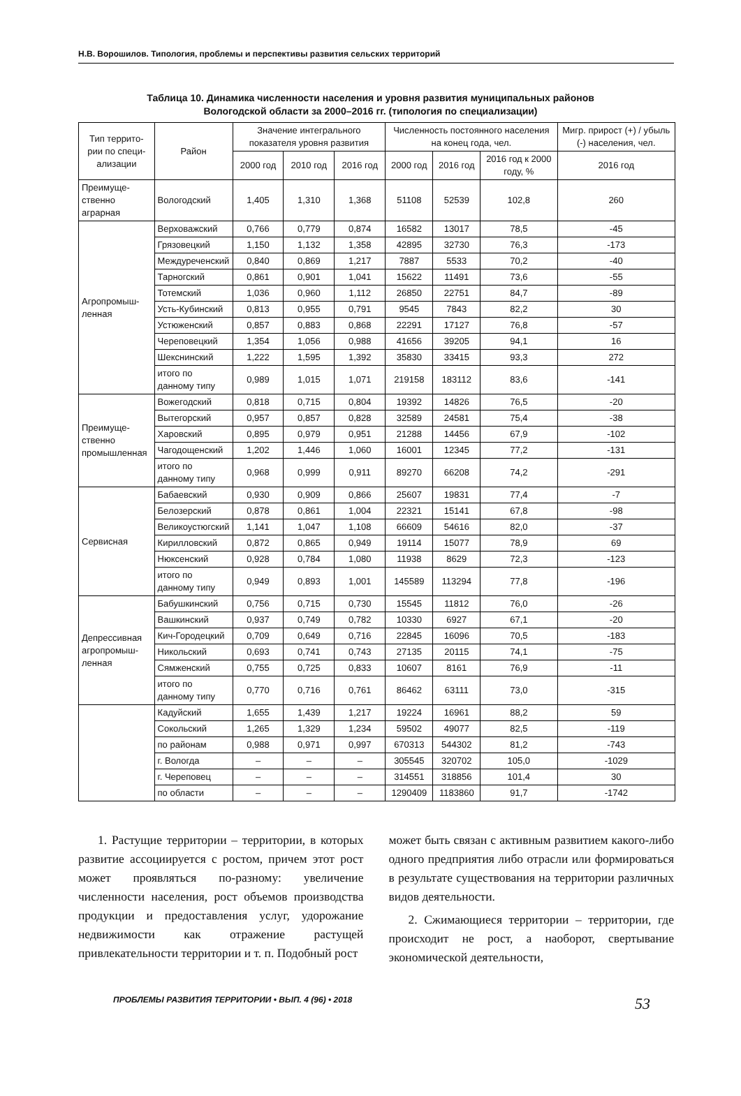Н.В. Ворошилов. Типология, проблемы и перспективы развития сельских территорий
Таблица 10. Динамика численности населения и уровня развития муниципальных районов
Вологодской области за 2000–2016 гг. (типология по специализации)
| Тип террито- рии по специ- ализации | Район | Значение интегрального показателя уровня развития | | | Численность постоянного населения на конец года, чел. | | | Мигр. прирост (+) / убыль (-) населения, чел. |
| --- | --- | --- | --- | --- | --- | --- | --- | --- |
| | | 2000 год | 2010 год | 2016 год | 2000 год | 2016 год | 2016 год к 2000 году, % | 2016 год |
| Преимуще- ственно аграрная | Вологодский | 1,405 | 1,310 | 1,368 | 51108 | 52539 | 102,8 | 260 |
| Агропромыш- ленная | Верховажский | 0,766 | 0,779 | 0,874 | 16582 | 13017 | 78,5 | -45 |
| | Грязовецкий | 1,150 | 1,132 | 1,358 | 42895 | 32730 | 76,3 | -173 |
| | Междуреченский | 0,840 | 0,869 | 1,217 | 7887 | 5533 | 70,2 | -40 |
| | Тарногский | 0,861 | 0,901 | 1,041 | 15622 | 11491 | 73,6 | -55 |
| | Тотемский | 1,036 | 0,960 | 1,112 | 26850 | 22751 | 84,7 | -89 |
| | Усть-Кубинский | 0,813 | 0,955 | 0,791 | 9545 | 7843 | 82,2 | 30 |
| | Устюженский | 0,857 | 0,883 | 0,868 | 22291 | 17127 | 76,8 | -57 |
| | Череповецкий | 1,354 | 1,056 | 0,988 | 41656 | 39205 | 94,1 | 16 |
| | Шекснинский | 1,222 | 1,595 | 1,392 | 35830 | 33415 | 93,3 | 272 |
| | итого по данному типу | 0,989 | 1,015 | 1,071 | 219158 | 183112 | 83,6 | -141 |
| Преимуще- ственно промышленная | Вожегодский | 0,818 | 0,715 | 0,804 | 19392 | 14826 | 76,5 | -20 |
| | Вытегорский | 0,957 | 0,857 | 0,828 | 32589 | 24581 | 75,4 | -38 |
| | Харовский | 0,895 | 0,979 | 0,951 | 21288 | 14456 | 67,9 | -102 |
| | Чагодощенский | 1,202 | 1,446 | 1,060 | 16001 | 12345 | 77,2 | -131 |
| | итого по данному типу | 0,968 | 0,999 | 0,911 | 89270 | 66208 | 74,2 | -291 |
| Сервисная | Бабаевский | 0,930 | 0,909 | 0,866 | 25607 | 19831 | 77,4 | -7 |
| | Белозерский | 0,878 | 0,861 | 1,004 | 22321 | 15141 | 67,8 | -98 |
| | Великоустюгский | 1,141 | 1,047 | 1,108 | 66609 | 54616 | 82,0 | -37 |
| | Кирилловский | 0,872 | 0,865 | 0,949 | 19114 | 15077 | 78,9 | 69 |
| | Нюксенский | 0,928 | 0,784 | 1,080 | 11938 | 8629 | 72,3 | -123 |
| | итого по данному типу | 0,949 | 0,893 | 1,001 | 145589 | 113294 | 77,8 | -196 |
| Депрессивная агропромыш- ленная | Бабушкинский | 0,756 | 0,715 | 0,730 | 15545 | 11812 | 76,0 | -26 |
| | Вашкинский | 0,937 | 0,749 | 0,782 | 10330 | 6927 | 67,1 | -20 |
| | Кич-Городецкий | 0,709 | 0,649 | 0,716 | 22845 | 16096 | 70,5 | -183 |
| | Никольский | 0,693 | 0,741 | 0,743 | 27135 | 20115 | 74,1 | -75 |
| | Сямженский | 0,755 | 0,725 | 0,833 | 10607 | 8161 | 76,9 | -11 |
| | итого по данному типу | 0,770 | 0,716 | 0,761 | 86462 | 63111 | 73,0 | -315 |
| | Кадуйский | 1,655 | 1,439 | 1,217 | 19224 | 16961 | 88,2 | 59 |
| | Сокольский | 1,265 | 1,329 | 1,234 | 59502 | 49077 | 82,5 | -119 |
| | по районам | 0,988 | 0,971 | 0,997 | 670313 | 544302 | 81,2 | -743 |
| | г. Вологда | – | – | – | 305545 | 320702 | 105,0 | -1029 |
| | г. Череповец | – | – | – | 314551 | 318856 | 101,4 | 30 |
| | по области | – | – | – | 1290409 | 1183860 | 91,7 | -1742 |
1. Растущие территории – территории, в которых развитие ассоциируется с ростом, причем этот рост может проявляться по-разному: увеличение численности населения, рост объемов производства продукции и предоставления услуг, удорожание недвижимости как отражение растущей привлекательности территории и т. п. Подобный рост
может быть связан с активным развитием какого-либо одного предприятия либо отрасли или формироваться в результате существования на территории различных видов деятельности.
2. Сжимающиеся территории – территории, где происходит не рост, а наоборот, свертывание экономической деятельности,
ПРОБЛЕМЫ РАЗВИТИЯ ТЕРРИТОРИИ • ВЫП. 4 (96) • 2018 53